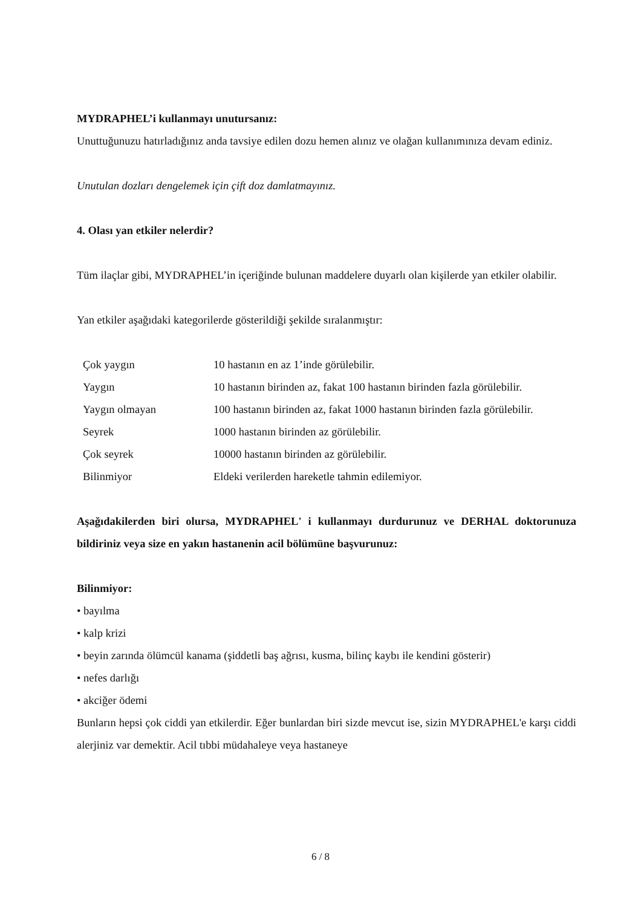MYDRAPHEL’i kullanmayı unutursanız:
Unuttuğunuzu hatırladığınız anda tavsiye edilen dozu hemen alınız ve olağan kullanımınıza devam ediniz.
Unutulan dozları dengelemek için çift doz damlatmayınız.
4. Olası yan etkiler nelerdir?
Tüm ilaçlar gibi, MYDRAPHEL’in içeriğinde bulunan maddelere duyarlı olan kişilerde yan etkiler olabilir.
Yan etkiler aşağıdaki kategorilerde gösterildiği şekilde sıralanmıştır:
| Çok yaygın | 10 hastanın en az 1’inde görülebilir. |
| Yaygın | 10 hastanın birinden az, fakat 100 hastanın birinden fazla görülebilir. |
| Yaygın olmayan | 100 hastanın birinden az, fakat 1000 hastanın birinden fazla görülebilir. |
| Seyrek | 1000 hastanın birinden az görülebilir. |
| Çok seyrek | 10000 hastanın birinden az görülebilir. |
| Bilinmiyor | Eldeki verilerden hareketle tahmin edilemiyor. |
Aşağıdakilerden biri olursa, MYDRAPHEL' i kullanmayı durdurunuz ve DERHAL doktorunuza bildiriniz veya size en yakın hastanenin acil bölümüne başvurunuz:
Bilinmiyor:
• bayılma
• kalp krizi
• beyin zarında ölümcül kanama (şiddetli baş ağrısı, kusma, bilinç kaybı ile kendini gösterir)
• nefes darlığı
• akciğer ödemi
Bunların hepsi çok ciddi yan etkilerdir. Eğer bunlardan biri sizde mevcut ise, sizin MYDRAPHEL'e karşı ciddi alerjiniz var demektir. Acil tıbbi müdahaleye veya hastaneye
6 / 8